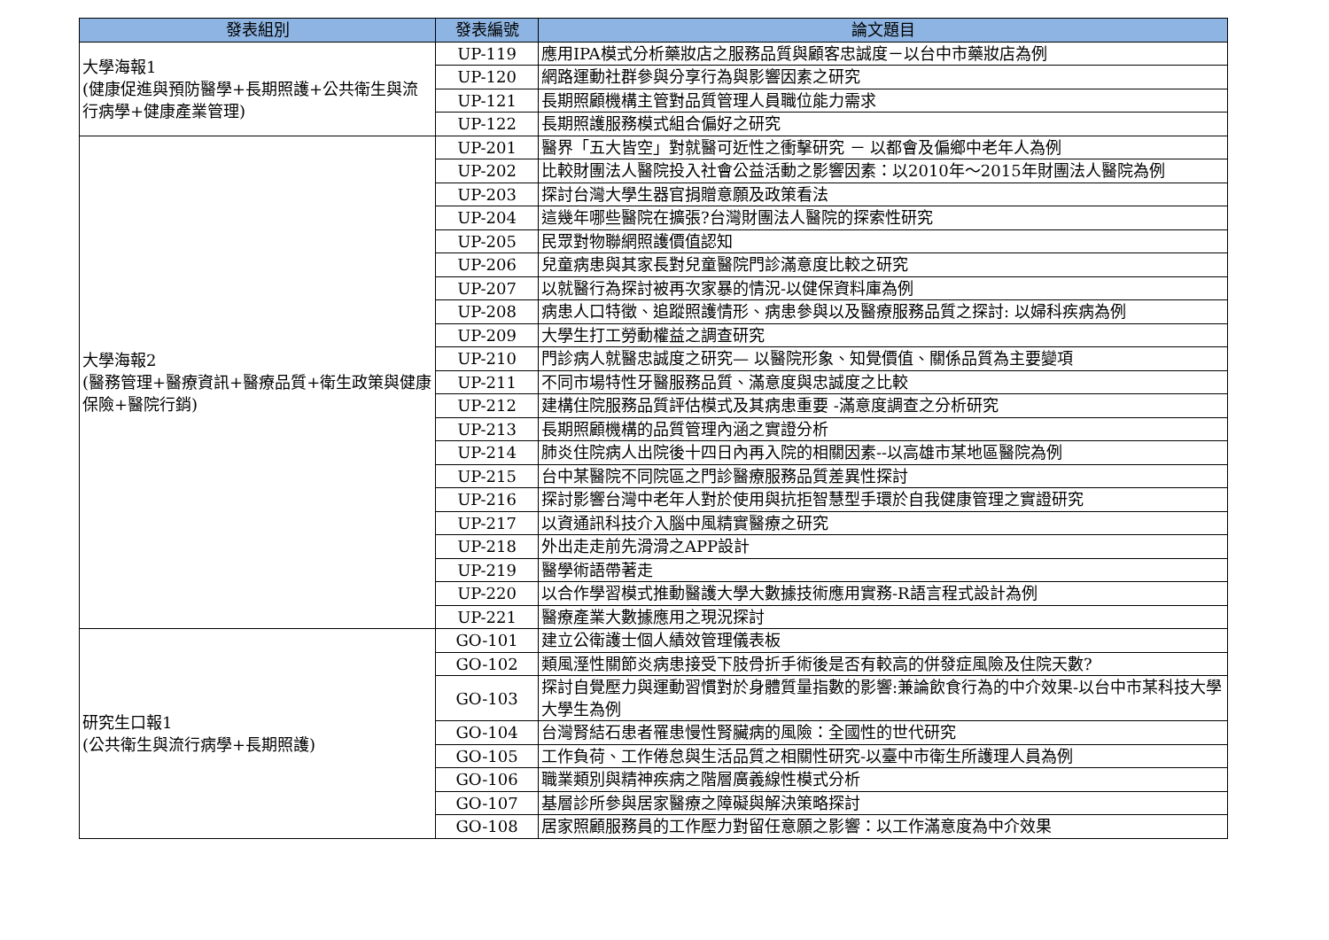| 發表組別 | 發表編號 | 論文題目 |
| --- | --- | --- |
| 大學海報1 (健康促進與預防醫學+長期照護+公共衛生與流行病學+健康產業管理) | UP-119 | 應用IPA模式分析藥妝店之服務品質與顧客忠誠度－以台中市藥妝店為例 |
| | UP-120 | 網路運動社群參與分享行為與影響因素之研究 |
| | UP-121 | 長期照顧機構主管對品質管理人員職位能力需求 |
| | UP-122 | 長期照護服務模式組合偏好之研究 |
| 大學海報2 (醫務管理+醫療資訊+醫療品質+衛生政策與健康保險+醫院行銷) | UP-201 | 醫界「五大皆空」對就醫可近性之衝擊研究 － 以都會及偏鄉中老年人為例 |
| | UP-202 | 比較財團法人醫院投入社會公益活動之影響因素：以2010年～2015年財團法人醫院為例 |
| | UP-203 | 探討台灣大學生器官捐贈意願及政策看法 |
| | UP-204 | 這幾年哪些醫院在擴張?台灣財團法人醫院的探索性研究 |
| | UP-205 | 民眾對物聯網照護價值認知 |
| | UP-206 | 兒童病患與其家長對兒童醫院門診滿意度比較之研究 |
| | UP-207 | 以就醫行為探討被再次家暴的情況-以健保資料庫為例 |
| | UP-208 | 病患人口特徵、追蹤照護情形、病患參與以及醫療服務品質之探討: 以婦科疾病為例 |
| | UP-209 | 大學生打工勞動權益之調查研究 |
| | UP-210 | 門診病人就醫忠誠度之研究— 以醫院形象、知覺價值、關係品質為主要變項 |
| | UP-211 | 不同市場特性牙醫服務品質、滿意度與忠誠度之比較 |
| | UP-212 | 建構住院服務品質評估模式及其病患重要 -滿意度調查之分析研究 |
| | UP-213 | 長期照顧機構的品質管理內涵之實證分析 |
| | UP-214 | 肺炎住院病人出院後十四日內再入院的相關因素--以高雄市某地區醫院為例 |
| | UP-215 | 台中某醫院不同院區之門診醫療服務品質差異性探討 |
| | UP-216 | 探討影響台灣中老年人對於使用與抗拒智慧型手環於自我健康管理之實證研究 |
| | UP-217 | 以資通訊科技介入腦中風精實醫療之研究 |
| | UP-218 | 外出走走前先滑滑之APP設計 |
| | UP-219 | 醫學術語帶著走 |
| | UP-220 | 以合作學習模式推動醫護大學大數據技術應用實務-R語言程式設計為例 |
| | UP-221 | 醫療產業大數據應用之現況探討 |
| 研究生口報1 (公共衛生與流行病學+長期照護) | GO-101 | 建立公衛護士個人績效管理儀表板 |
| | GO-102 | 類風溼性關節炎病患接受下肢骨折手術後是否有較高的併發症風險及住院天數? |
| | GO-103 | 探討自覺壓力與運動習慣對於身體質量指數的影響:兼論飲食行為的中介效果-以台中市某科技大學大學生為例 |
| | GO-104 | 台灣腎結石患者罹患慢性腎臟病的風險：全國性的世代研究 |
| | GO-105 | 工作負荷、工作倦怠與生活品質之相關性研究-以臺中市衛生所護理人員為例 |
| | GO-106 | 職業類別與精神疾病之階層廣義線性模式分析 |
| | GO-107 | 基層診所參與居家醫療之障礙與解決策略探討 |
| | GO-108 | 居家照顧服務員的工作壓力對留任意願之影響：以工作滿意度為中介效果 |